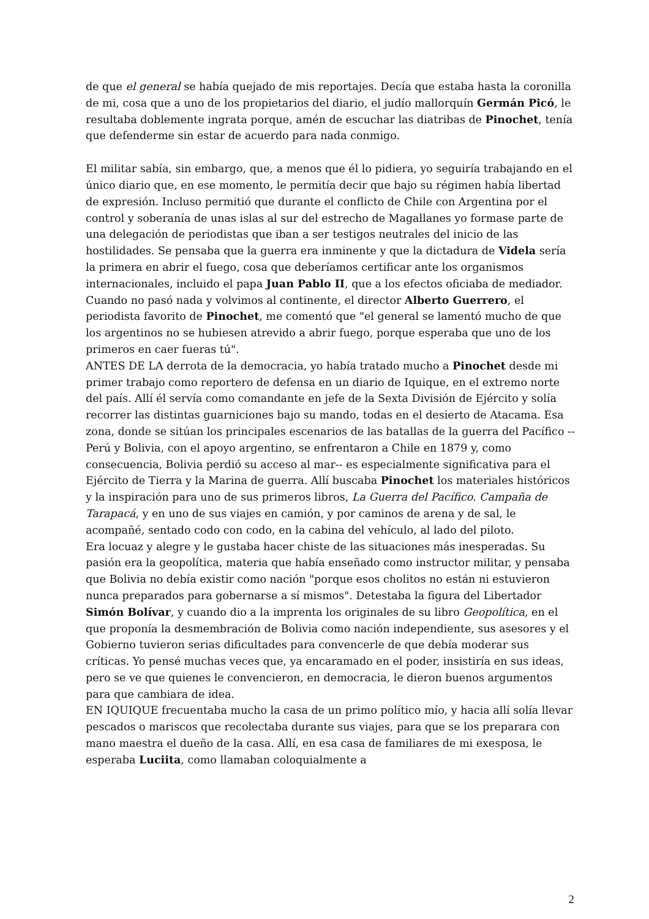de que el general se había quejado de mis reportajes. Decía que estaba hasta la coronilla de mi, cosa que a uno de los propietarios del diario, el judío mallorquín Germán Picó, le resultaba doblemente ingrata porque, amén de escuchar las diatribas de Pinochet, tenía que defenderme sin estar de acuerdo para nada conmigo.
El militar sabía, sin embargo, que, a menos que él lo pidiera, yo seguiría trabajando en el único diario que, en ese momento, le permitía decir que bajo su régimen había libertad de expresión. Incluso permitió que durante el conflicto de Chile con Argentina por el control y soberanía de unas islas al sur del estrecho de Magallanes yo formase parte de una delegación de periodistas que iban a ser testigos neutrales del inicio de las hostilidades. Se pensaba que la guerra era inminente y que la dictadura de Videla sería la primera en abrir el fuego, cosa que deberíamos certificar ante los organismos internacionales, incluido el papa Juan Pablo II, que a los efectos oficiaba de mediador. Cuando no pasó nada y volvimos al continente, el director Alberto Guerrero, el periodista favorito de Pinochet, me comentó que "el general se lamentó mucho de que los argentinos no se hubiesen atrevido a abrir fuego, porque esperaba que uno de los primeros en caer fueras tú".
ANTES DE LA derrota de la democracia, yo había tratado mucho a Pinochet desde mi primer trabajo como reportero de defensa en un diario de Iquique, en el extremo norte del país. Allí él servía como comandante en jefe de la Sexta División de Ejército y solía recorrer las distintas guarniciones bajo su mando, todas en el desierto de Atacama. Esa zona, donde se sitúan los principales escenarios de las batallas de la guerra del Pacífico --Perú y Bolivia, con el apoyo argentino, se enfrentaron a Chile en 1879 y, como consecuencia, Bolivia perdió su acceso al mar-- es especialmente significativa para el Ejército de Tierra y la Marina de guerra. Allí buscaba Pinochet los materiales históricos y la inspiración para uno de sus primeros libros, La Guerra del Pacífico. Campaña de Tarapacá, y en uno de sus viajes en camión, y por caminos de arena y de sal, le acompañé, sentado codo con codo, en la cabina del vehículo, al lado del piloto.
Era locuaz y alegre y le gustaba hacer chiste de las situaciones más inesperadas. Su pasión era la geopolítica, materia que había enseñado como instructor militar, y pensaba que Bolivia no debía existir como nación "porque esos cholitos no están ni estuvieron nunca preparados para gobernarse a sí mismos". Detestaba la figura del Libertador Simón Bolívar, y cuando dio a la imprenta los originales de su libro Geopolítica, en el que proponía la desmembración de Bolivia como nación independiente, sus asesores y el Gobierno tuvieron serias dificultades para convencerle de que debía moderar sus críticas. Yo pensé muchas veces que, ya encaramado en el poder, insistiría en sus ideas, pero se ve que quienes le convencieron, en democracia, le dieron buenos argumentos para que cambiara de idea.
EN IQUIQUE frecuentaba mucho la casa de un primo político mío, y hacia allí solía llevar pescados o mariscos que recolectaba durante sus viajes, para que se los preparara con mano maestra el dueño de la casa. Allí, en esa casa de familiares de mi exesposa, le esperaba Luciita, como llamaban coloquialmente a
2